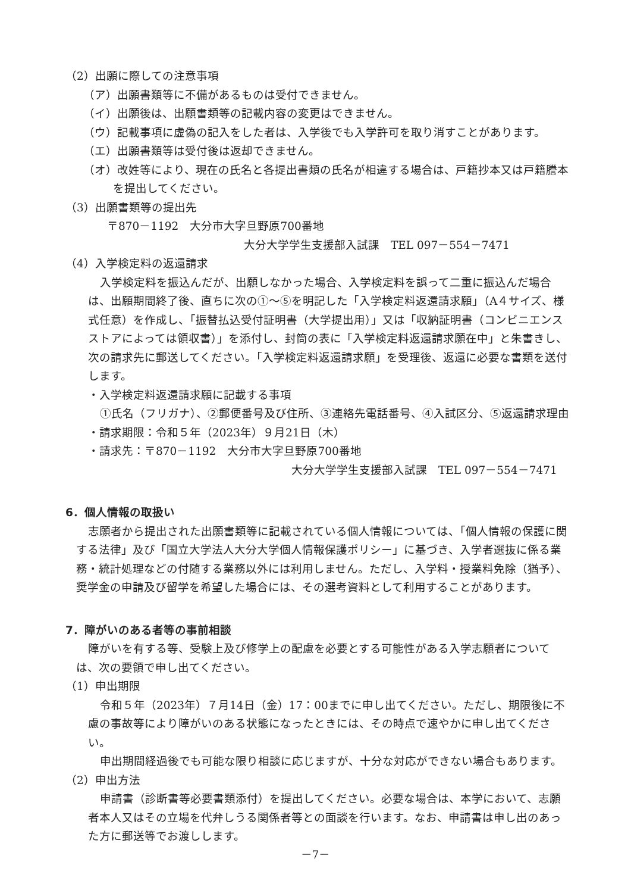（2）出願に際しての注意事項
（ア）出願書類等に不備があるものは受付できません。
（イ）出願後は、出願書類等の記載内容の変更はできません。
（ウ）記載事項に虚偽の記入をした者は、入学後でも入学許可を取り消すことがあります。
（エ）出願書類等は受付後は返却できません。
（オ）改姓等により、現在の氏名と各提出書類の氏名が相違する場合は、戸籍抄本又は戸籍謄本を提出してください。
（3）出願書類等の提出先
〒870－1192　大分市大字旦野原700番地
大分大学学生支援部入試課　TEL 097－554－7471
（4）入学検定料の返還請求
入学検定料を振込んだが、出願しなかった場合、入学検定料を誤って二重に振込んだ場合は、出願期間終了後、直ちに次の①～⑤を明記した「入学検定料返還請求願」（A４サイズ、様式任意）を作成し、「振替払込受付証明書（大学提出用）」又は「収納証明書（コンビニエンスストアによっては領収書）」を添付し、封筒の表に「入学検定料返還請求願在中」と朱書きし、次の請求先に郵送してください。「入学検定料返還請求願」を受理後、返還に必要な書類を送付します。
・入学検定料返還請求願に記載する事項
①氏名（フリガナ）、②郵便番号及び住所、③連絡先電話番号、④入試区分、⑤返還請求理由
・請求期限：令和５年（2023年）９月21日（木）
・請求先：〒870－1192　大分市大字旦野原700番地
大分大学学生支援部入試課　TEL 097－554－7471
6．個人情報の取扱い
志願者から提出された出願書類等に記載されている個人情報については、「個人情報の保護に関する法律」及び「国立大学法人大分大学個人情報保護ポリシー」に基づき、入学者選抜に係る業務・統計処理などの付随する業務以外には利用しません。ただし、入学料・授業料免除（猶予）、奨学金の申請及び留学を希望した場合には、その選考資料として利用することがあります。
7．障がいのある者等の事前相談
障がいを有する等、受験上及び修学上の配慮を必要とする可能性がある入学志願者については、次の要領で申し出てください。
（1）申出期限
令和５年（2023年）７月14日（金）17：00までに申し出てください。ただし、期限後に不慮の事故等により障がいのある状態になったときには、その時点で速やかに申し出てください。
申出期間経過後でも可能な限り相談に応じますが、十分な対応ができない場合もあります。
（2）申出方法
申請書（診断書等必要書類添付）を提出してください。必要な場合は、本学において、志願者本人又はその立場を代弁しうる関係者等との面談を行います。なお、申請書は申し出のあった方に郵送等でお渡しします。
－7－